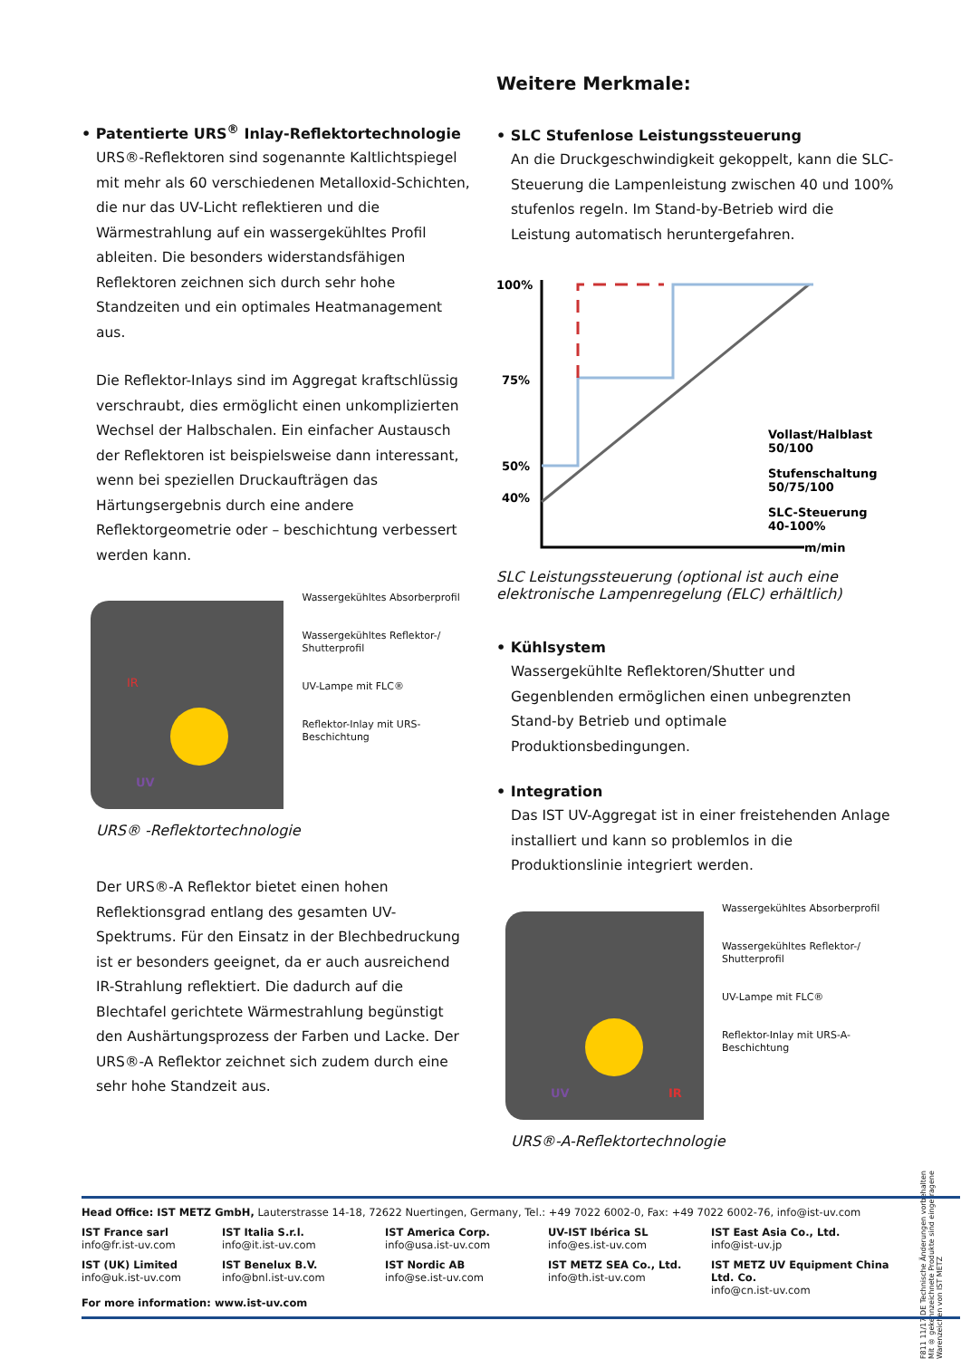• Patentierte URS<sup>®</sup> Inlay-Reflektortechnologie
URS®-Reflektoren sind sogenannte Kaltlichtspiegel mit mehr als 60 verschiedenen Metalloxid-Schichten, die nur das UV-Licht reflektieren und die Wärmestrahlung auf ein wassergekühltes Profil ableiten. Die besonders widerstandsfähigen Reflektoren zeichnen sich durch sehr hohe Standzeiten und ein optimales Heatmanagement aus.
Die Reflektor-Inlays sind im Aggregat kraftschlüssig verschraubt, dies ermöglicht einen unkomplizierten Wechsel der Halbschalen. Ein einfacher Austausch der Reflektoren ist beispielsweise dann interessant, wenn bei speziellen Druckaufträgen das Härtungsergebnis durch eine andere Reflektorgeometrie oder – beschichtung verbessert werden kann.
UV
IR
Wassergekühltes Absorberprofil
Wassergekühltes Reflektor-/ Shutterprofil
UV-Lampe mit FLC®
Reflektor-Inlay mit URS-Beschichtung
URS® -Reflektortechnologie
Der URS®-A Reflektor bietet einen hohen Reflektionsgrad entlang des gesamten UV-Spektrums. Für den Einsatz in der Blechbedruckung ist er besonders geeignet, da er auch ausreichend IR-Strahlung reflektiert. Die dadurch auf die Blechtafel gerichtete Wärmestrahlung begünstigt den Aushärtungsprozess der Farben und Lacke. Der URS®-A Reflektor zeichnet sich zudem durch eine sehr hohe Standzeit aus.
Weitere Merkmale:
• SLC Stufenlose Leistungssteuerung
An die Druckgeschwindigkeit gekoppelt, kann die SLC-Steuerung die Lampenleistung zwischen 40 und 100% stufenlos regeln. Im Stand-by-Betrieb wird die Leistung automatisch heruntergefahren.
100%
75%
50%
40%
m/min
Vollast/Halblast
50/100
Stufenschaltung
50/75/100
SLC-Steuerung
40-100%
SLC Leistungssteuerung (optional ist auch eine elektronische Lampenregelung (ELC) erhältlich)
• Kühlsystem
Wassergekühlte Reflektoren/Shutter und Gegenblenden ermöglichen einen unbegrenzten Stand-by Betrieb und optimale Produktionsbedingungen.
• Integration
Das IST UV-Aggregat ist in einer freistehenden Anlage installiert und kann so problemlos in die Produktionslinie integriert werden.
UV
IR
Wassergekühltes Absorberprofil
Wassergekühltes Reflektor-/ Shutterprofil
UV-Lampe mit FLC®
Reflektor-Inlay mit URS-A-Beschichtung
URS®-A-Reflektortechnologie
F811 11/17 DE Technische Änderungen vorbehalten
Mit ® gekennzeichnete Produkte sind eingetragene Warenzeichen von IST METZ
Head Office: IST METZ GmbH, Lauterstrasse 14-18, 72622 Nuertingen, Germany, Tel.: +49 7022 6002-0, Fax: +49 7022 6002-76, info@ist-uv.com
IST France sarl
info@fr.ist-uv.com
IST Italia S.r.l.
info@it.ist-uv.com
IST America Corp.
info@usa.ist-uv.com
UV-IST Ibérica SL
info@es.ist-uv.com
IST East Asia Co., Ltd.
info@ist-uv.jp
IST (UK) Limited
info@uk.ist-uv.com
IST Benelux B.V.
info@bnl.ist-uv.com
IST Nordic AB
info@se.ist-uv.com
IST METZ SEA Co., Ltd.
info@th.ist-uv.com
IST METZ UV Equipment China Ltd. Co.
info@cn.ist-uv.com
For more information: www.ist-uv.com